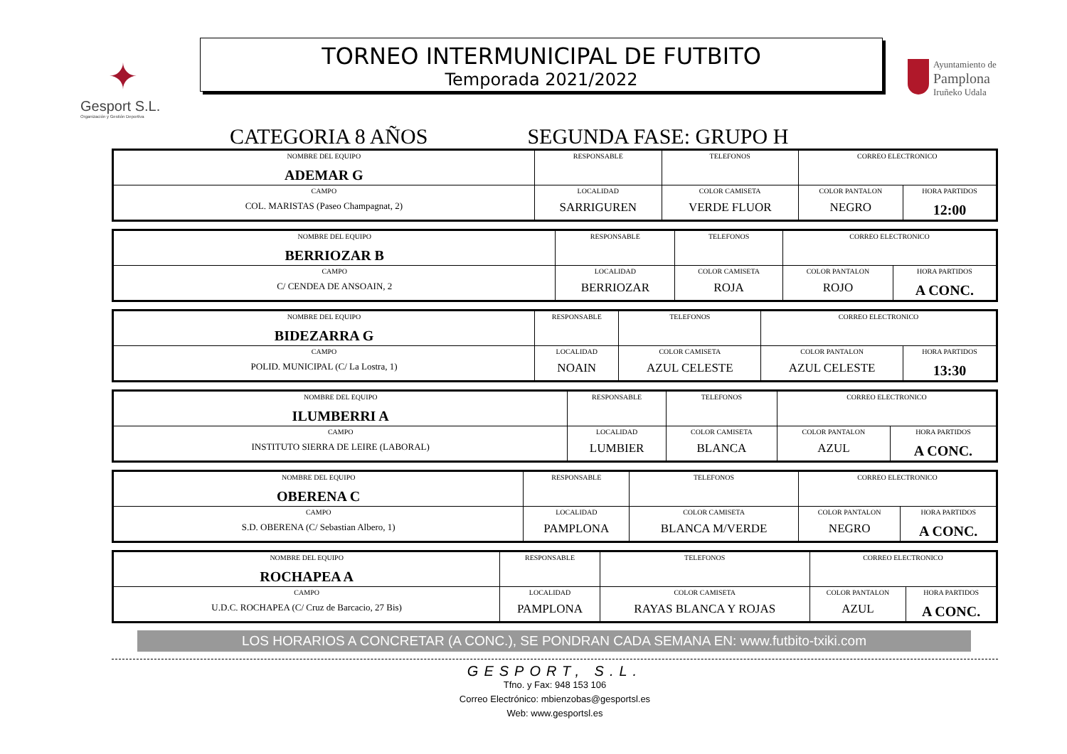✦
Gesport S.L.
Organización y Gestión Deportiva
TORNEO INTERMUNICIPAL DE FUTBITO
Temporada 2021/2022
Ayuntamiento de
Pamplona
Iruñeko Udala
CATEGORIA 8 AÑOS SEGUNDA FASE: GRUPO H
| NOMBRE DEL EQUIPO ADEMAR G | RESPONSABLE | | TELEFONOS | CORREO ELECTRONICO | |
| CAMPO COL. MARISTAS (Paseo Champagnat, 2) | LOCALIDAD SARRIGUREN | COLOR CAMISETA VERDE FLUOR | | COLOR PANTALON NEGRO | HORA PARTIDOS 12:00 |
| NOMBRE DEL EQUIPO BERRIOZAR B | RESPONSABLE | | TELEFONOS | CORREO ELECTRONICO | |
| CAMPO C/ CENDEA DE ANSOAIN, 2 | LOCALIDAD BERRIOZAR | COLOR CAMISETA ROJA | | COLOR PANTALON ROJO | HORA PARTIDOS A CONC. |
| NOMBRE DEL EQUIPO BIDEZARRA G | RESPONSABLE | | TELEFONOS | CORREO ELECTRONICO | |
| CAMPO POLID. MUNICIPAL (C/ La Lostra, 1) | LOCALIDAD NOAIN | COLOR CAMISETA AZUL CELESTE | | COLOR PANTALON AZUL CELESTE | HORA PARTIDOS 13:30 |
| NOMBRE DEL EQUIPO ILUMBERRI A | RESPONSABLE | | TELEFONOS | CORREO ELECTRONICO | |
| CAMPO INSTITUTO SIERRA DE LEIRE (LABORAL) | LOCALIDAD LUMBIER | COLOR CAMISETA BLANCA | | COLOR PANTALON AZUL | HORA PARTIDOS A CONC. |
| NOMBRE DEL EQUIPO OBERENA C | RESPONSABLE | | TELEFONOS | CORREO ELECTRONICO | |
| CAMPO S.D. OBERENA (C/ Sebastian Albero, 1) | LOCALIDAD PAMPLONA | COLOR CAMISETA BLANCA M/VERDE | | COLOR PANTALON NEGRO | HORA PARTIDOS A CONC. |
| NOMBRE DEL EQUIPO ROCHAPEA A | RESPONSABLE | | TELEFONOS | CORREO ELECTRONICO | |
| CAMPO U.D.C. ROCHAPEA (C/ Cruz de Barcacio, 27 Bis) | LOCALIDAD PAMPLONA | COLOR CAMISETA RAYAS BLANCA Y ROJAS | | COLOR PANTALON AZUL | HORA PARTIDOS A CONC. |
LOS HORARIOS A CONCRETAR (A CONC.), SE PONDRAN CADA SEMANA EN: www.futbito-txiki.com
GESPORT, S.L.
Tfno. y Fax: 948 153 106
Correo Electrónico: mbienzobas@gesportsl.es
Web: www.gesportsl.es